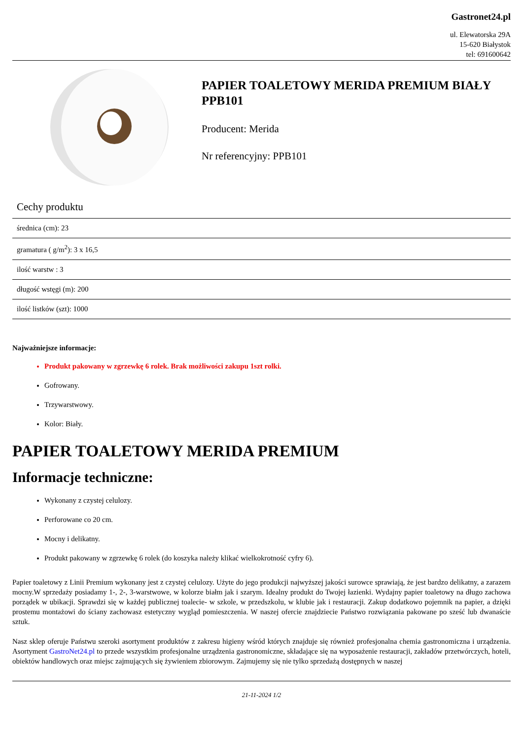Gastronet24.pl
ul. Elewatorska 29A
15-620 Białystok
tel: 691600642
PAPIER TOALETOWY MERIDA PREMIUM BIAŁY PPB101
Producent: Merida
Nr referencyjny: PPB101
Cechy produktu
| średnica (cm): 23 |
| gramatura ( g/m<sup>2</sup>): 3 x 16,5 |
| ilość warstw : 3 |
| długość wstęgi (m): 200 |
| ilość listków (szt): 1000 |
Najważniejsze informacje:
Produkt pakowany w zgrzewkę 6 rolek. Brak możliwości zakupu 1szt rolki.
Gofrowany.
Trzywarstwowy.
Kolor: Biały.
PAPIER TOALETOWY MERIDA PREMIUM
Informacje techniczne:
Wykonany z czystej celulozy.
Perforowane co 20 cm.
Mocny i delikatny.
Produkt pakowany w zgrzewkę 6 rolek (do koszyka należy klikać wielkokrotność cyfry 6).
Papier toaletowy z Linii Premium wykonany jest z czystej celulozy. Użyte do jego produkcji najwyższej jakości surowce sprawiają, że jest bardzo delikatny, a zarazem mocny.W sprzedaży posiadamy 1-, 2-, 3-warstwowe, w kolorze białm jak i szarym. Idealny produkt do Twojej łazienki. Wydajny papier toaletowy na długo zachowa porządek w ubikacji. Sprawdzi się w każdej publicznej toalecie- w szkole, w przedszkolu, w klubie jak i restauracji. Zakup dodatkowo pojemnik na papier, a dzięki prostemu montażowi do ściany zachowasz estetyczny wygląd pomieszczenia. W naszej ofercie znajdziecie Państwo rozwiązania pakowane po sześć lub dwanaście sztuk.
Nasz sklep oferuje Państwu szeroki asortyment produktów z zakresu higieny wśród których znajduje się również profesjonalna chemia gastronomiczna i urządzenia. Asortyment GastroNet24.pl to przede wszystkim profesjonalne urządzenia gastronomiczne, składające się na wyposażenie restauracji, zakładów przetwórczych, hoteli, obiektów handlowych oraz miejsc zajmujących się żywieniem zbiorowym. Zajmujemy się nie tylko sprzedażą dostępnych w naszej
21-11-2024 1/2